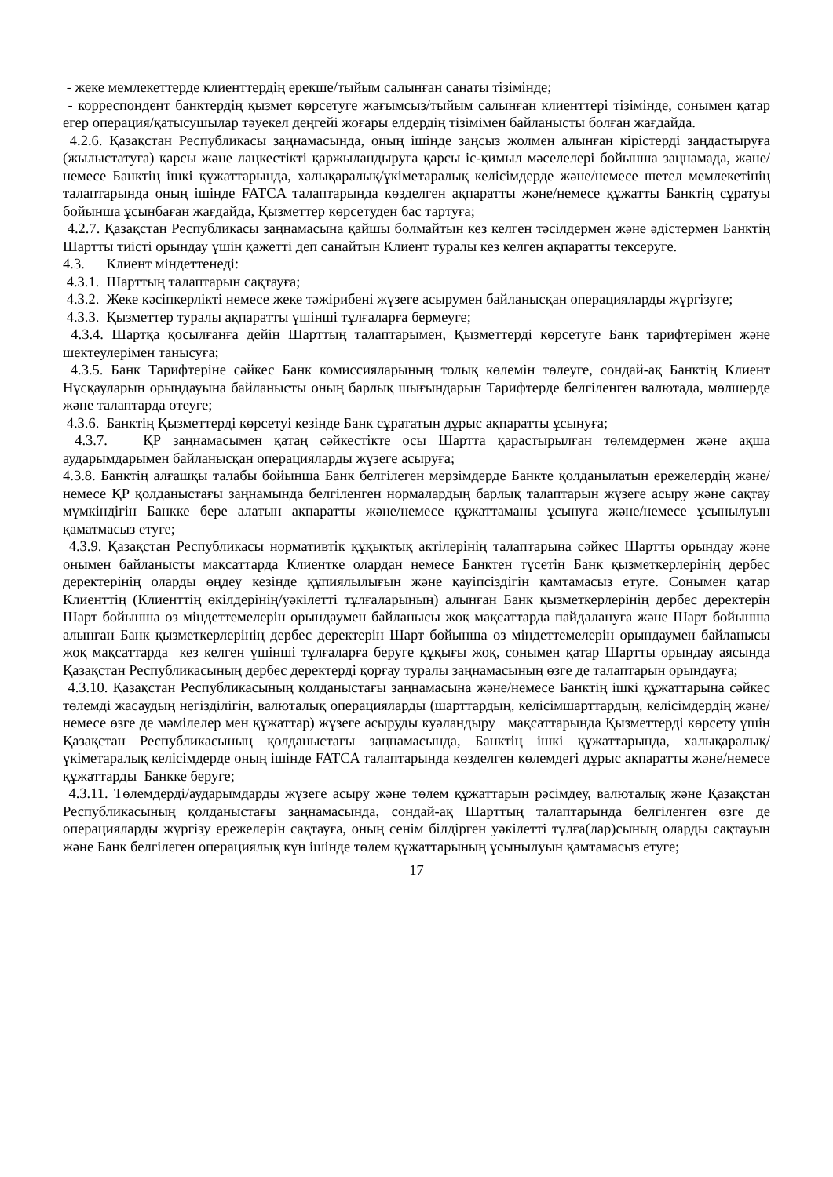- жеке мемлекеттерде клиенттердің ерекше/тыйым салынған санаты тізімінде;
- корреспондент банктердің қызмет көрсетуге жағымсыз/тыйым салынған клиенттері тізімінде, сонымен қатар егер операция/қатысушылар тәуекел деңгейі жоғары елдердің тізімімен байланысты болған жағдайда.
4.2.6. Қазақстан Республикасы заңнамасында, оның ішінде заңсыз жолмен алынған кірістерді заңдастыруға (жылыстатуға) қарсы және лаңкестікті қаржыландыруға қарсы іс-қимыл мәселелері бойынша заңнамада, және/немесе Банктің ішкі құжаттарында, халықаралық/үкіметаралық келісімдерде және/немесе шетел мемлекетінің талаптарында оның ішінде FATCA талаптарында көзделген ақпаратты және/немесе құжатты Банктің сұратуы бойынша ұсынбаған жағдайда, Қызметтер көрсетуден бас тартуға;
4.2.7. Қазақстан Республикасы заңнамасына қайшы болмайтын кез келген тәсілдермен және әдістермен Банктің Шартты тиісті орындау үшін қажетті деп санайтын Клиент туралы кез келген ақпаратты тексеруге.
4.3. Клиент міндеттенеді:
4.3.1. Шарттың талаптарын сақтауға;
4.3.2. Жеке кәсіпкерлікті немесе жеке тәжірибені жүзеге асырумен байланысқан операцияларды жүргізуге;
4.3.3. Қызметтер туралы ақпаратты үшінші тұлғаларға бермеуге;
4.3.4. Шартқа қосылғанға дейін Шарттың талаптарымен, Қызметтерді көрсетуге Банк тарифтерімен және шектеулерімен танысуға;
4.3.5. Банк Тарифтеріне сәйкес Банк комиссияларының толық көлемін төлеуге, сондай-ақ Банктің Клиент Нұсқауларын орындауына байланысты оның барлық шығындарын Тарифтерде белгіленген валютада, мөлшерде және талаптарда өтеуге;
4.3.6. Банктің Қызметтерді көрсетуі кезінде Банк сұрататын дұрыс ақпаратты ұсынуға;
4.3.7. ҚР заңнамасымен қатаң сәйкестікте осы Шартта қарастырылған төлемдермен және ақша аударымдарымен байланысқан операцияларды жүзеге асыруға;
4.3.8. Банктің алғашқы талабы бойынша Банк белгілеген мерзімдерде Банкте қолданылатын ережелердің және/немесе ҚР қолданыстағы заңнамында белгіленген нормалардың барлық талаптарын жүзеге асыру және сақтау мүмкіндігін Банкке бере алатын ақпаратты және/немесе құжаттаманы ұсынуға және/немесе ұсынылуын қаматмасыз етуге;
4.3.9. Қазақстан Республикасы нормативтік құқықтық актілерінің талаптарына сәйкес Шартты орындау және онымен байланысты мақсаттарда Клиентке олардан немесе Банктен түсетін Банк қызметкерлерінің дербес деректерінің оларды өңдеу кезінде құпиялылығын және қауіпсіздігін қамтамасыз етуге. Сонымен қатар Клиенттің (Клиенттің өкілдерінің/уәкілетті тұлғаларының) алынған Банк қызметкерлерінің дербес деректерін Шарт бойынша өз міндеттемелерін орындаумен байланысы жоқ мақсаттарда пайдалануға және Шарт бойынша алынған Банк қызметкерлерінің дербес деректерін Шарт бойынша өз міндеттемелерін орындаумен байланысы жоқ мақсаттарда кез келген үшінші тұлғаларға беруге құқығы жоқ, сонымен қатар Шартты орындау аясында Қазақстан Республикасының дербес деректерді қорғау туралы заңнамасының өзге де талаптарын орындауға;
4.3.10. Қазақстан Республикасының қолданыстағы заңнамасына және/немесе Банктің ішкі құжаттарына сәйкес төлемді жасаудың негізділігін, валюталық операцияларды (шарттардың, келісімшарттардың, келісімдердің және/немесе өзге де мәмілелер мен құжаттар) жүзеге асыруды куәландыру мақсаттарында Қызметтерді көрсету үшін Қазақстан Республикасының қолданыстағы заңнамасында, Банктің ішкі құжаттарында, халықаралық/үкіметаралық келісімдерде оның ішінде FATCA талаптарында көзделген көлемдегі дұрыс ақпаратты және/немесе құжаттарды Банкке беруге;
4.3.11. Төлемдерді/аударымдарды жүзеге асыру және төлем құжаттарын рәсімдеу, валюталық және Қазақстан Республикасының қолданыстағы заңнамасында, сондай-ақ Шарттың талаптарында белгіленген өзге де операцияларды жүргізу ережелерін сақтауға, оның сенім білдірген уәкілетті тұлға(лар)сының оларды сақтауын және Банк белгілеген операциялық күн ішінде төлем құжаттарының ұсынылуын қамтамасыз етуге;
17